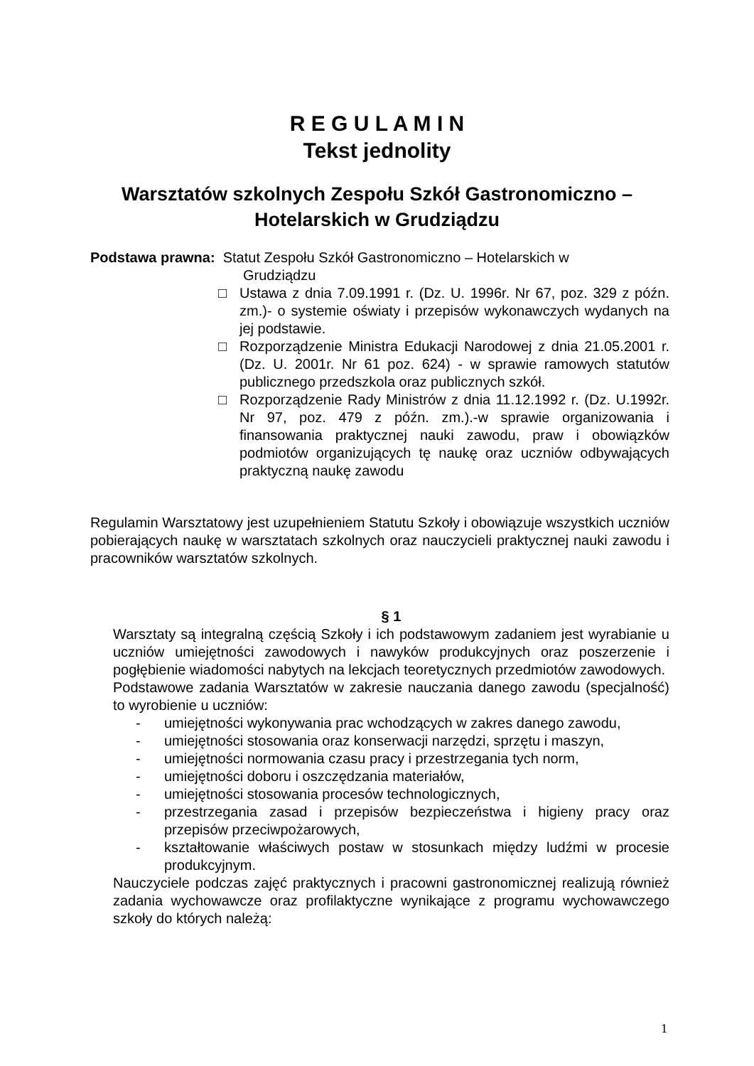R E G U L A M I N
Tekst jednolity
Warsztatów szkolnych Zespołu Szkół Gastronomiczno –
Hotelarskich w Grudziądzu
Podstawa prawna: Statut Zespołu Szkół Gastronomiczno – Hotelarskich w
Grudziądzu
□ Ustawa z dnia 7.09.1991 r. (Dz. U. 1996r. Nr 67, poz. 329 z późn. zm.)- o systemie oświaty i przepisów wykonawczych wydanych na jej podstawie.
□ Rozporządzenie Ministra Edukacji Narodowej z dnia 21.05.2001 r. (Dz. U. 2001r. Nr 61 poz. 624) - w sprawie ramowych statutów publicznego przedszkola oraz publicznych szkół.
□ Rozporządzenie Rady Ministrów z dnia 11.12.1992 r. (Dz. U.1992r. Nr 97, poz. 479 z późn. zm.).-w sprawie organizowania i finansowania praktycznej nauki zawodu, praw i obowiązków podmiotów organizujących tę naukę oraz uczniów odbywających praktyczną naukę zawodu
Regulamin Warsztatowy jest uzupełnieniem Statutu Szkoły i obowiązuje wszystkich uczniów pobierających naukę w warsztatach szkolnych oraz nauczycieli praktycznej nauki zawodu i pracowników warsztatów szkolnych.
§ 1
Warsztaty są integralną częścią Szkoły i ich podstawowym zadaniem jest wyrabianie u uczniów umiejętności zawodowych i nawyków produkcyjnych oraz poszerzenie i pogłębienie wiadomości nabytych na lekcjach teoretycznych przedmiotów zawodowych.
Podstawowe zadania Warsztatów w zakresie nauczania danego zawodu (specjalność) to wyrobienie u uczniów:
- umiejętności wykonywania prac wchodzących w zakres danego zawodu,
- umiejętności stosowania oraz konserwacji narzędzi, sprzętu i maszyn,
- umiejętności normowania czasu pracy i przestrzegania tych norm,
- umiejętności doboru i oszczędzania materiałów,
- umiejętności stosowania procesów technologicznych,
- przestrzegania zasad i przepisów bezpieczeństwa i higieny pracy oraz przepisów przeciwpożarowych,
- kształtowanie właściwych postaw w stosunkach między ludźmi w procesie produkcyjnym.
Nauczyciele podczas zajęć praktycznych i pracowni gastronomicznej realizują również zadania wychowawcze oraz profilaktyczne wynikające z programu wychowawczego szkoły do których należą:
1